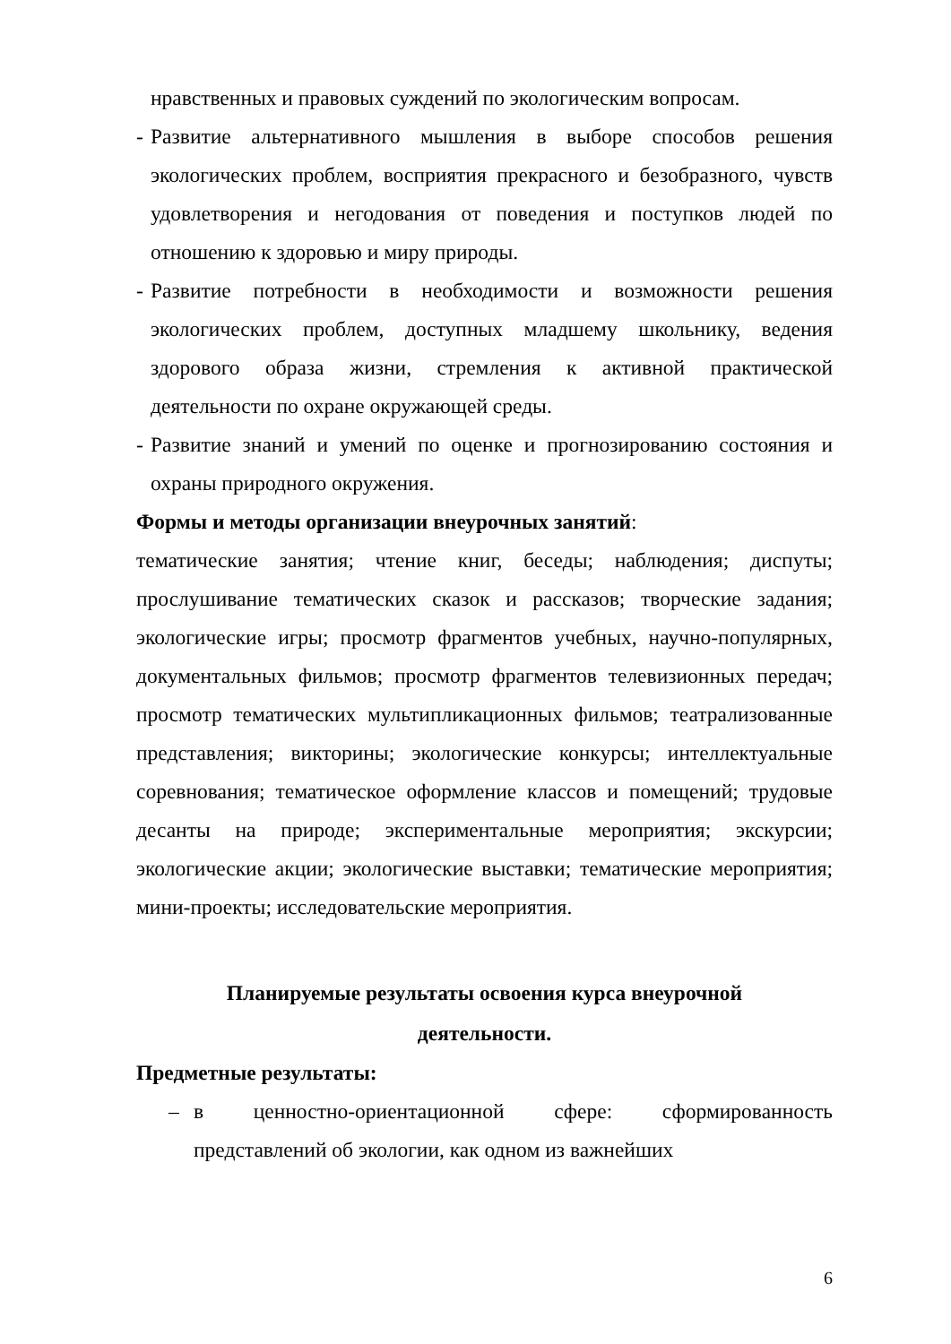нравственных и правовых суждений по экологическим вопросам.
- Развитие альтернативного мышления в выборе способов решения экологических проблем, восприятия прекрасного и безобразного, чувств удовлетворения и негодования от поведения и поступков людей по отношению к здоровью и миру природы.
- Развитие потребности в необходимости и возможности решения экологических проблем, доступных младшему школьнику, ведения здорового образа жизни, стремления к активной практической деятельности по охране окружающей среды.
- Развитие знаний и умений по оценке и прогнозированию состояния и охраны природного окружения.
Формы и методы организации внеурочных занятий:
тематические занятия; чтение книг, беседы; наблюдения; диспуты; прослушивание тематических сказок и рассказов; творческие задания; экологические игры; просмотр фрагментов учебных, научно-популярных, документальных фильмов; просмотр фрагментов телевизионных передач; просмотр тематических мультипликационных фильмов; театрализованные представления; викторины; экологические конкурсы; интеллектуальные соревнования; тематическое оформление классов и помещений; трудовые десанты на природе; экспериментальные мероприятия; экскурсии; экологические акции; экологические выставки; тематические мероприятия; мини-проекты; исследовательские мероприятия.
Планируемые результаты освоения курса внеурочной
деятельности.
Предметные результаты:
– в ценностно-ориентационной сфере: сформированность представлений об экологии, как одном из важнейших
6